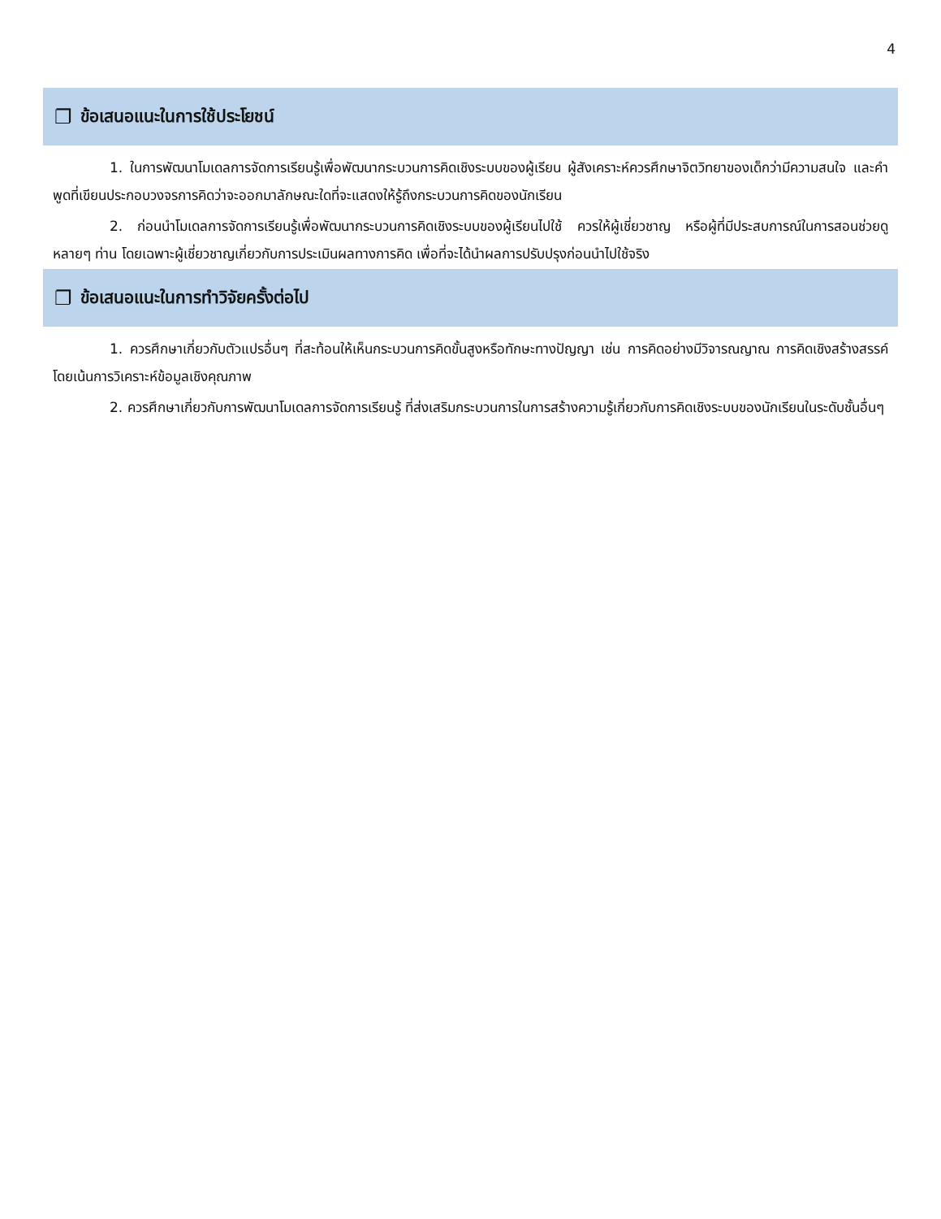4
❐ ข้อเสนอแนะในการใช้ประโยชน์
1. ในการพัฒนาโมเดลการจัดการเรียนรู้เพื่อพัฒนากระบวนการคิดเชิงระบบของผู้เรียน ผู้สังเคราะห์ควรศึกษาจิตวิทยาของเด็กว่ามีความสนใจ และคำพูดที่เขียนประกอบวงจรการคิดว่าจะออกมาลักษณะใดที่จะแสดงให้รู้ถึงกระบวนการคิดของนักเรียน
2. ก่อนนำโมเดลการจัดการเรียนรู้เพื่อพัฒนากระบวนการคิดเชิงระบบของผู้เรียนไปใช้ ควรให้ผู้เชี่ยวชาญ หรือผู้ที่มีประสบการณ์ในการสอนช่วยดูหลายๆ ท่าน โดยเฉพาะผู้เชี่ยวชาญเกี่ยวกับการประเมินผลทางการคิด เพื่อที่จะได้นำผลการปรับปรุงก่อนนำไปใช้จริง
❐ ข้อเสนอแนะในการทำวิจัยครั้งต่อไป
1. ควรศึกษาเกี่ยวกับตัวแปรอื่นๆ ที่สะท้อนให้เห็นกระบวนการคิดขั้นสูงหรือทักษะทางปัญญา เช่น การคิดอย่างมีวิจารณญาณ การคิดเชิงสร้างสรรค์ โดยเน้นการวิเคราะห์ข้อมูลเชิงคุณภาพ
2. ควรศึกษาเกี่ยวกับการพัฒนาโมเดลการจัดการเรียนรู้ ที่ส่งเสริมกระบวนการในการสร้างความรู้เกี่ยวกับการคิดเชิงระบบของนักเรียนในระดับชั้นอื่นๆ